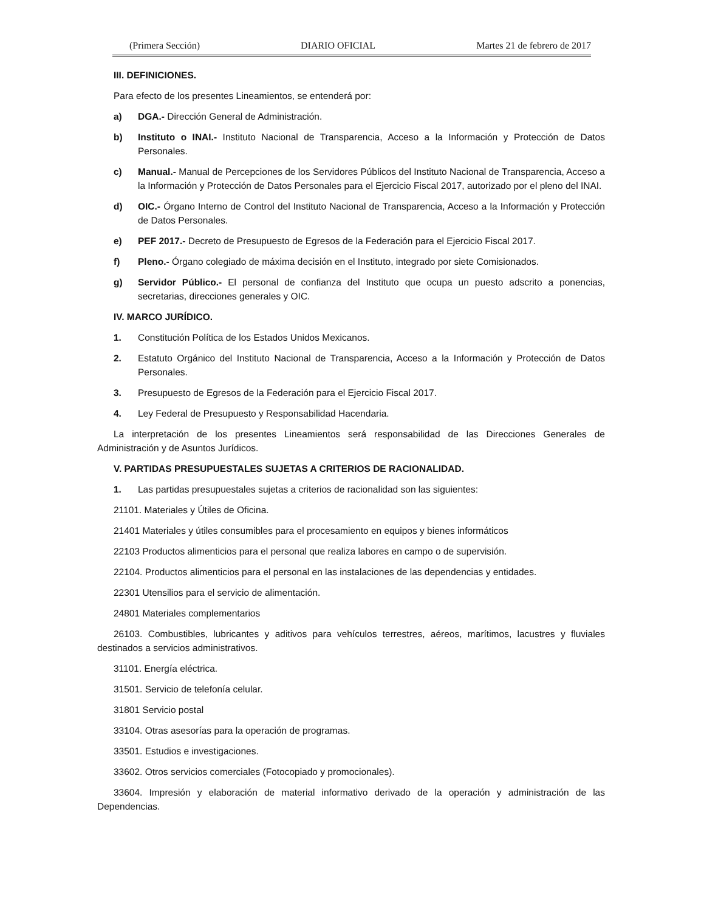(Primera Sección) DIARIO OFICIAL Martes 21 de febrero de 2017
III. DEFINICIONES.
Para efecto de los presentes Lineamientos, se entenderá por:
a) DGA.- Dirección General de Administración.
b) Instituto o INAI.- Instituto Nacional de Transparencia, Acceso a la Información y Protección de Datos Personales.
c) Manual.- Manual de Percepciones de los Servidores Públicos del Instituto Nacional de Transparencia, Acceso a la Información y Protección de Datos Personales para el Ejercicio Fiscal 2017, autorizado por el pleno del INAI.
d) OIC.- Órgano Interno de Control del Instituto Nacional de Transparencia, Acceso a la Información y Protección de Datos Personales.
e) PEF 2017.- Decreto de Presupuesto de Egresos de la Federación para el Ejercicio Fiscal 2017.
f) Pleno.- Órgano colegiado de máxima decisión en el Instituto, integrado por siete Comisionados.
g) Servidor Público.- El personal de confianza del Instituto que ocupa un puesto adscrito a ponencias, secretarias, direcciones generales y OIC.
IV. MARCO JURÍDICO.
1. Constitución Política de los Estados Unidos Mexicanos.
2. Estatuto Orgánico del Instituto Nacional de Transparencia, Acceso a la Información y Protección de Datos Personales.
3. Presupuesto de Egresos de la Federación para el Ejercicio Fiscal 2017.
4. Ley Federal de Presupuesto y Responsabilidad Hacendaria.
La interpretación de los presentes Lineamientos será responsabilidad de las Direcciones Generales de Administración y de Asuntos Jurídicos.
V. PARTIDAS PRESUPUESTALES SUJETAS A CRITERIOS DE RACIONALIDAD.
1. Las partidas presupuestales sujetas a criterios de racionalidad son las siguientes:
21101. Materiales y Útiles de Oficina.
21401 Materiales y útiles consumibles para el procesamiento en equipos y bienes informáticos
22103 Productos alimenticios para el personal que realiza labores en campo o de supervisión.
22104. Productos alimenticios para el personal en las instalaciones de las dependencias y entidades.
22301 Utensilios para el servicio de alimentación.
24801 Materiales complementarios
26103. Combustibles, lubricantes y aditivos para vehículos terrestres, aéreos, marítimos, lacustres y fluviales destinados a servicios administrativos.
31101. Energía eléctrica.
31501. Servicio de telefonía celular.
31801 Servicio postal
33104. Otras asesorías para la operación de programas.
33501. Estudios e investigaciones.
33602. Otros servicios comerciales (Fotocopiado y promocionales).
33604. Impresión y elaboración de material informativo derivado de la operación y administración de las Dependencias.